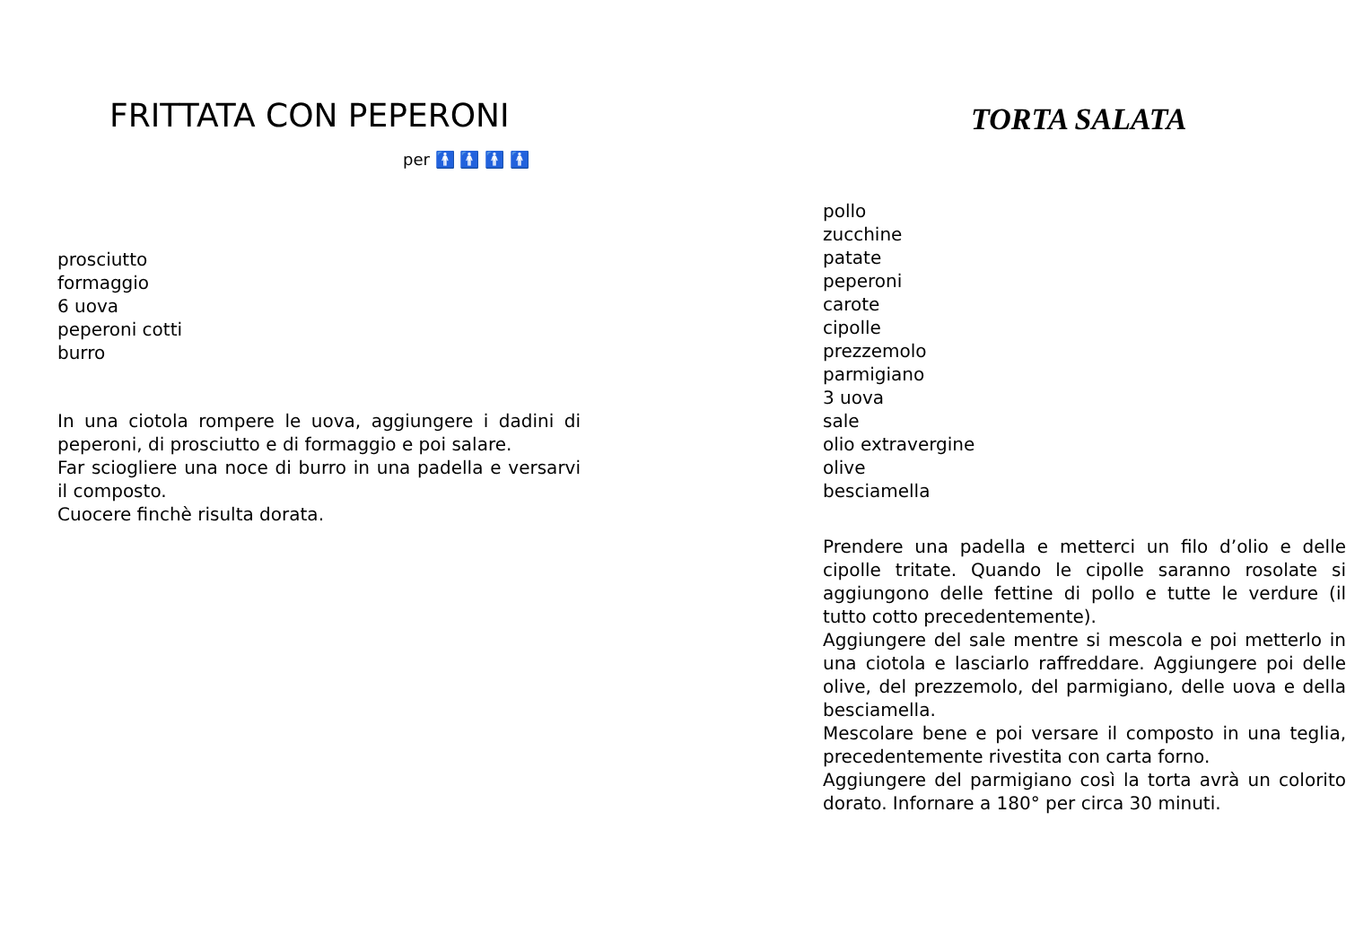FRITTATA CON PEPERONI
per 🚹 🚹 🚹 🚹
prosciutto
formaggio
6 uova
peperoni cotti
burro
In una ciotola rompere le uova, aggiungere i dadini di peperoni, di prosciutto e di formaggio e poi salare.
Far sciogliere una noce di burro in una padella e versarvi il composto.
Cuocere finchè risulta dorata.
TORTA SALATA
pollo
zucchine
patate
peperoni
carote
cipolle
prezzemolo
parmigiano
3 uova
sale
olio extravergine
olive
besciamella
Prendere una padella e metterci un filo d’olio e delle cipolle tritate. Quando le cipolle saranno rosolate si aggiungono delle fettine di pollo e tutte le verdure (il tutto cotto precedentemente).
Aggiungere del sale mentre si mescola e poi metterlo in una ciotola e lasciarlo raffreddare. Aggiungere poi delle olive, del prezzemolo, del parmigiano, delle uova e della besciamella.
Mescolare bene e poi versare il composto in una teglia, precedentemente rivestita con carta forno.
Aggiungere del parmigiano così la torta avrà un colorito dorato. Infornare a 180° per circa 30 minuti.